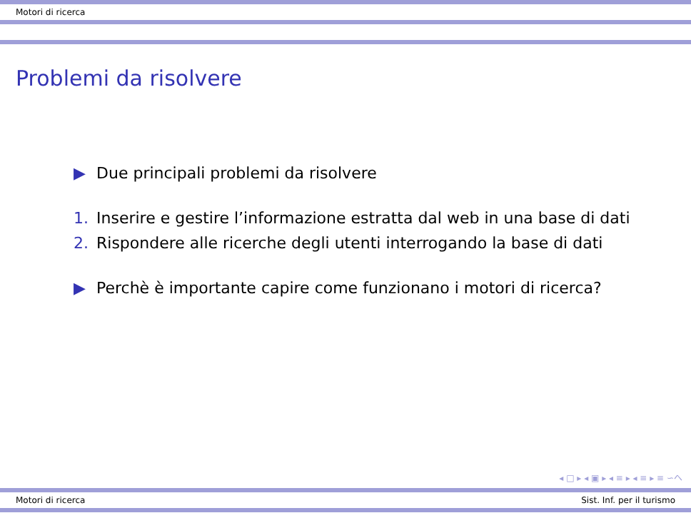Motori di ricerca
Problemi da risolvere
▶ Due principali problemi da risolvere
1. Inserire e gestire l’informazione estratta dal web in una base di dati
2. Rispondere alle ricerche degli utenti interrogando la base di dati
▶ Perchè è importante capire come funzionano i motori di ricerca?
◂ □ ▸ ◂ ▣ ▸ ◂ ≡ ▸ ◂ ≡ ▸ ≡ ∽へ
Motori di ricerca Sist. Inf. per il turismo